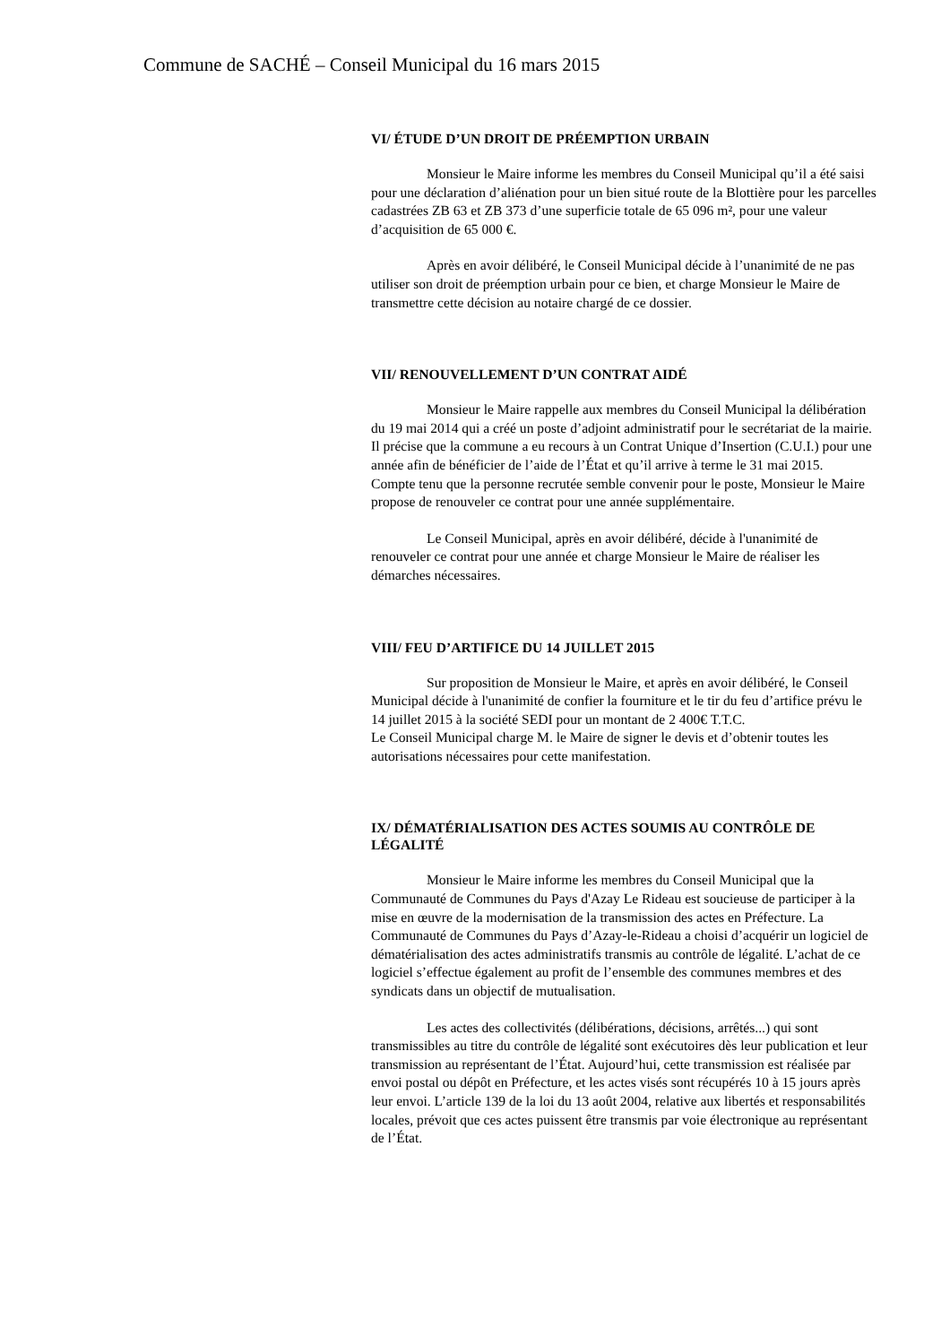Commune de SACHÉ – Conseil Municipal du 16 mars 2015
VI/ ÉTUDE D’UN DROIT DE PRÉEMPTION URBAIN
Monsieur le Maire informe les membres du Conseil Municipal qu’il a été saisi pour une déclaration d’aliénation pour un bien situé route de la Blottière pour les parcelles cadastrées ZB 63 et ZB 373 d’une superficie totale de 65 096 m², pour une valeur d’acquisition de 65 000 €.
Après en avoir délibéré, le Conseil Municipal décide à l’unanimité de ne pas utiliser son droit de préemption urbain pour ce bien, et charge Monsieur le Maire de transmettre cette décision au notaire chargé de ce dossier.
VII/ RENOUVELLEMENT D’UN CONTRAT AIDÉ
Monsieur le Maire rappelle aux membres du Conseil Municipal la délibération du 19 mai 2014 qui a créé un poste d’adjoint administratif pour le secrétariat de la mairie. Il précise que la commune a eu recours à un Contrat Unique d’Insertion (C.U.I.) pour une année afin de bénéficier de l’aide de l’État et qu’il arrive à terme le 31 mai 2015.
Compte tenu que la personne recrutée semble convenir pour le poste, Monsieur le Maire propose de renouveler ce contrat pour une année supplémentaire.
Le Conseil Municipal, après en avoir délibéré, décide à l'unanimité de renouveler ce contrat pour une année et charge Monsieur le Maire de réaliser les démarches nécessaires.
VIII/ FEU D’ARTIFICE DU 14 JUILLET 2015
Sur proposition de Monsieur le Maire, et après en avoir délibéré, le Conseil Municipal décide à l'unanimité de confier la fourniture et le tir du feu d’artifice prévu le 14 juillet 2015 à la société SEDI pour un montant de 2 400€ T.T.C.
Le Conseil Municipal charge M. le Maire de signer le devis et d’obtenir toutes les autorisations nécessaires pour cette manifestation.
IX/ DÉMATÉRIALISATION DES ACTES SOUMIS AU CONTRÔLE DE LÉGALITÉ
Monsieur le Maire informe les membres du Conseil Municipal que la Communauté de Communes du Pays d'Azay Le Rideau est soucieuse de participer à la mise en œuvre de la modernisation de la transmission des actes en Préfecture. La Communauté de Communes du Pays d’Azay-le-Rideau a choisi d’acquérir un logiciel de dématérialisation des actes administratifs transmis au contrôle de légalité. L’achat de ce logiciel s’effectue également au profit de l’ensemble des communes membres et des syndicats dans un objectif de mutualisation.
Les actes des collectivités (délibérations, décisions, arrêtés...) qui sont transmissibles au titre du contrôle de légalité sont exécutoires dès leur publication et leur transmission au représentant de l’État. Aujourd’hui, cette transmission est réalisée par envoi postal ou dépôt en Préfecture, et les actes visés sont récupérés 10 à 15 jours après leur envoi. L’article 139 de la loi du 13 août 2004, relative aux libertés et responsabilités locales, prévoit que ces actes puissent être transmis par voie électronique au représentant de l’État.